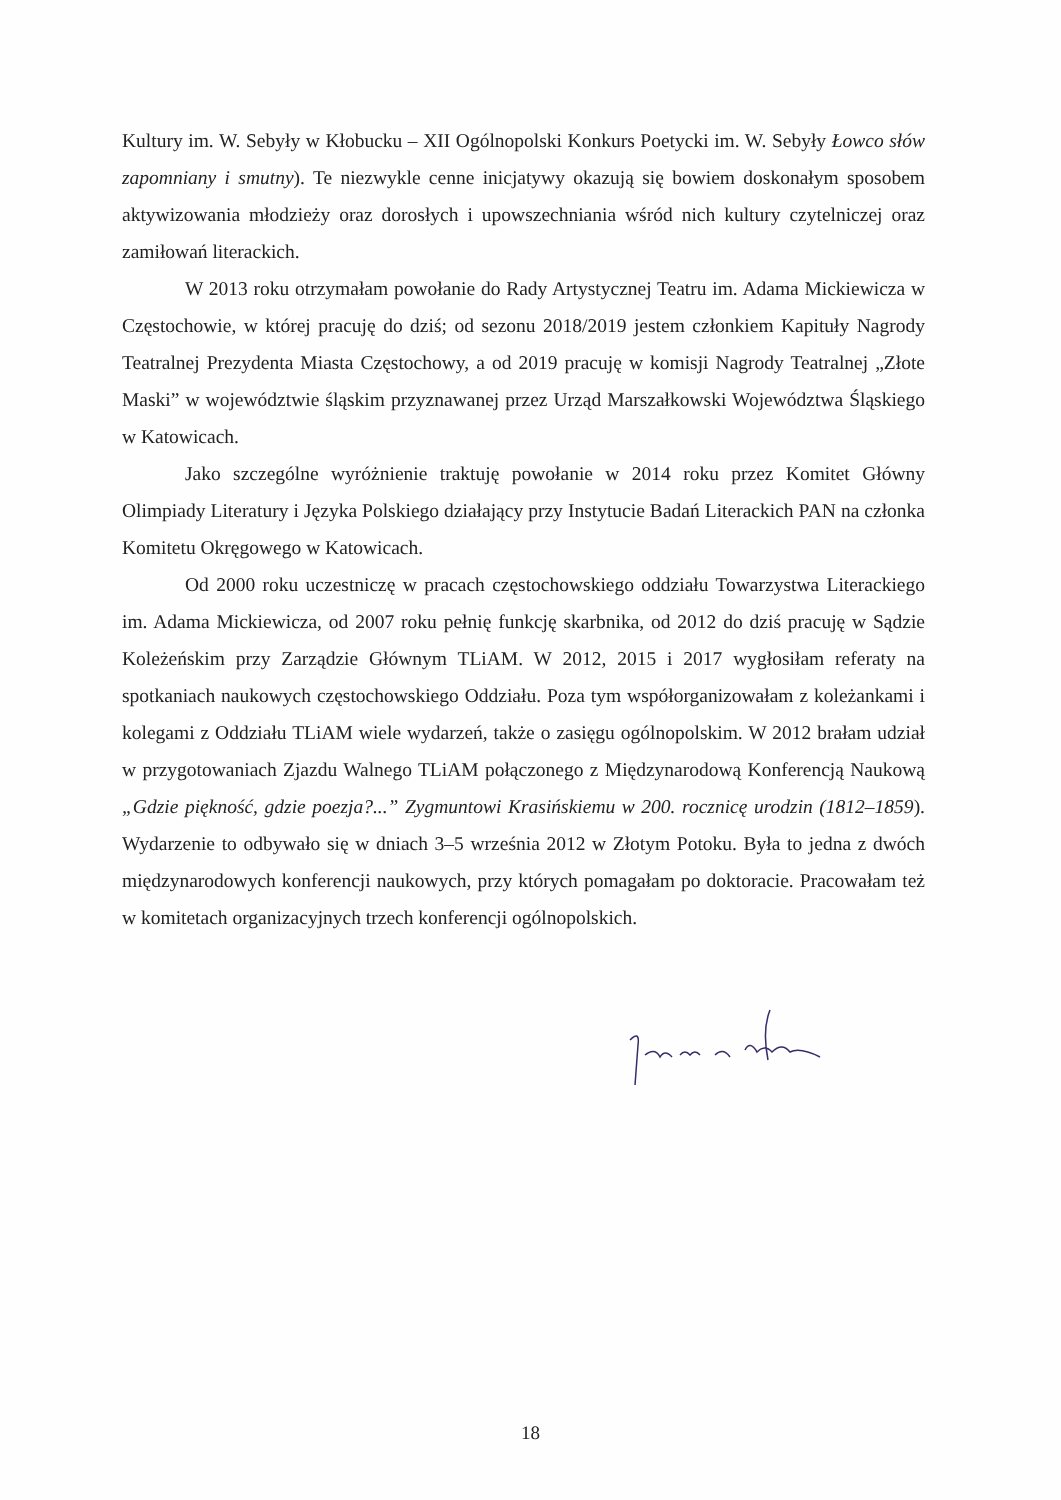Kultury im. W. Sebyły w Kłobucku – XII Ogólnopolski Konkurs Poetycki im. W. Sebyły Łowco słów zapomniany i smutny). Te niezwykle cenne inicjatywy okazują się bowiem doskonałym sposobem aktywizowania młodzieży oraz dorosłych i upowszechniania wśród nich kultury czytelniczej oraz zamiłowań literackich.
W 2013 roku otrzymałam powołanie do Rady Artystycznej Teatru im. Adama Mickiewicza w Częstochowie, w której pracuję do dziś; od sezonu 2018/2019 jestem członkiem Kapituły Nagrody Teatralnej Prezydenta Miasta Częstochowy, a od 2019 pracuję w komisji Nagrody Teatralnej „Złote Maski” w województwie śląskim przyznawanej przez Urząd Marszałkowski Województwa Śląskiego w Katowicach.
Jako szczególne wyróżnienie traktuję powołanie w 2014 roku przez Komitet Główny Olimpiady Literatury i Języka Polskiego działający przy Instytucie Badań Literackich PAN na członka Komitetu Okręgowego w Katowicach.
Od 2000 roku uczestniczę w pracach częstochowskiego oddziału Towarzystwa Literackiego im. Adama Mickiewicza, od 2007 roku pełnię funkcję skarbnika, od 2012 do dziś pracuję w Sądzie Koleżeńskim przy Zarządzie Głównym TLiAM. W 2012, 2015 i 2017 wygłosiłam referaty na spotkaniach naukowych częstochowskiego Oddziału. Poza tym współorganizowałam z koleżankami i kolegami z Oddziału TLiAM wiele wydarzeń, także o zasięgu ogólnopolskim. W 2012 brałam udział w przygotowaniach Zjazdu Walnego TLiAM połączonego z Międzynarodową Konferencją Naukową „Gdzie piękność, gdzie poezja?...” Zygmuntowi Krasińskiemu w 200. rocznicę urodzin (1812–1859). Wydarzenie to odbywało się w dniach 3–5 września 2012 w Złotym Potoku. Była to jedna z dwóch międzynarodowych konferencji naukowych, przy których pomagałam po doktoracie. Pracowałam też w komitetach organizacyjnych trzech konferencji ogólnopolskich.
18